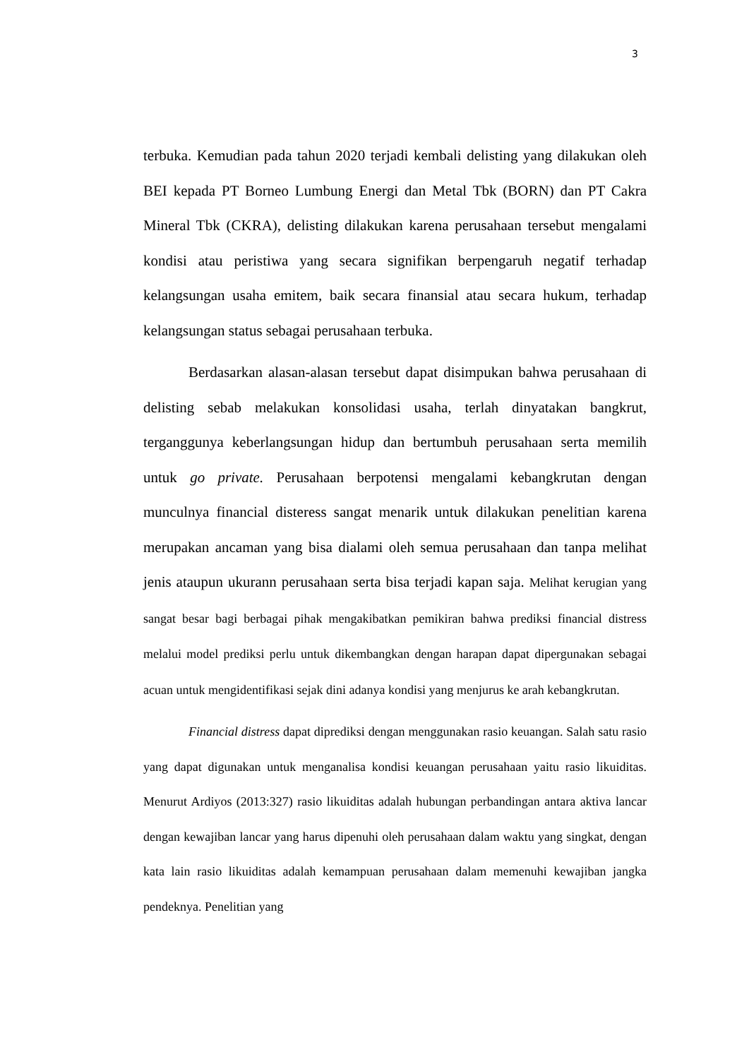3
terbuka. Kemudian pada tahun 2020 terjadi kembali delisting yang dilakukan oleh BEI kepada PT Borneo Lumbung Energi dan Metal Tbk (BORN) dan PT Cakra Mineral Tbk (CKRA), delisting dilakukan karena perusahaan tersebut mengalami kondisi atau peristiwa yang secara signifikan berpengaruh negatif terhadap kelangsungan usaha emitem, baik secara finansial atau secara hukum, terhadap kelangsungan status sebagai perusahaan terbuka.
Berdasarkan alasan-alasan tersebut dapat disimpukan bahwa perusahaan di delisting sebab melakukan konsolidasi usaha, terlah dinyatakan bangkrut, terganggunya keberlangsungan hidup dan bertumbuh perusahaan serta memilih untuk go private. Perusahaan berpotensi mengalami kebangkrutan dengan munculnya financial disteress sangat menarik untuk dilakukan penelitian karena merupakan ancaman yang bisa dialami oleh semua perusahaan dan tanpa melihat jenis ataupun ukurann perusahaan serta bisa terjadi kapan saja. Melihat kerugian yang sangat besar bagi berbagai pihak mengakibatkan pemikiran bahwa prediksi financial distress melalui model prediksi perlu untuk dikembangkan dengan harapan dapat dipergunakan sebagai acuan untuk mengidentifikasi sejak dini adanya kondisi yang menjurus ke arah kebangkrutan.
Financial distress dapat diprediksi dengan menggunakan rasio keuangan. Salah satu rasio yang dapat digunakan untuk menganalisa kondisi keuangan perusahaan yaitu rasio likuiditas. Menurut Ardiyos (2013:327) rasio likuiditas adalah hubungan perbandingan antara aktiva lancar dengan kewajiban lancar yang harus dipenuhi oleh perusahaan dalam waktu yang singkat, dengan kata lain rasio likuiditas adalah kemampuan perusahaan dalam memenuhi kewajiban jangka pendeknya. Penelitian yang